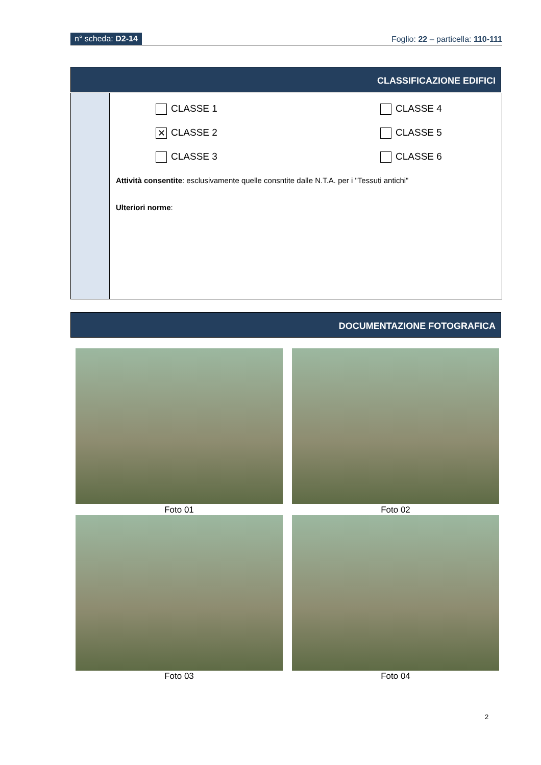n° scheda: D2-14 Foglio: 22 – particella: 110-111
CLASSIFICAZIONE EDIFICI
CLASSE 1
CLASSE 4
✕ CLASSE 2
CLASSE 5
CLASSE 3
CLASSE 6
Attività consentite: esclusivamente quelle consntite dalle N.T.A. per i "Tessuti antichi"
Ulteriori norme:
DOCUMENTAZIONE FOTOGRAFICA
Foto 01 Foto 02
Foto 03 Foto 04
2